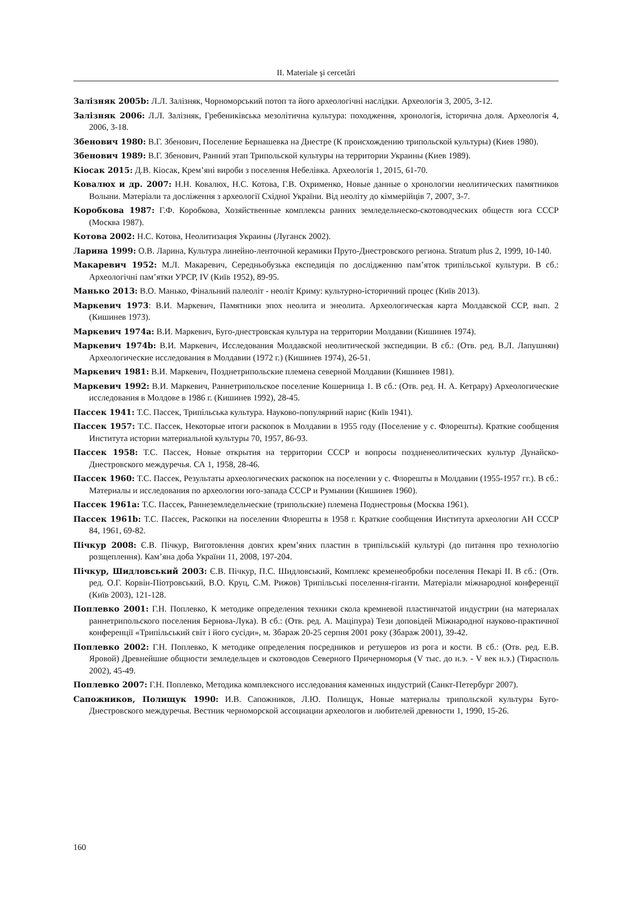II. Materiale şi cercetări
Залізняк 2005b: Л.Л. Залізняк, Чорноморський потоп та його археологічні наслідки. Археологія 3, 2005, 3-12.
Залізняк 2006: Л.Л. Залізняк, Гребениківська мезолітична культура: походження, хронологія, історична доля. Археологія 4, 2006, 3-18.
Збенович 1980: В.Г. Збенович, Поселение Бернашевка на Днестре (К происхождению трипольской культуры) (Киев 1980).
Збенович 1989: В.Г. Збенович, Ранний этап Трипольской культуры на территории Украины (Киев 1989).
Кіосак 2015: Д.В. Кіосак, Крем’яні вироби з поселення Небелівка. Археологія 1, 2015, 61-70.
Ковалюх и др. 2007: Н.Н. Ковалюх, Н.С. Котова, Г.В. Охрименко, Новые данные о хронологии неолитических памятников Волыни. Матеріали та досліження з археології Східної України. Від неоліту до кіммерійців 7, 2007, 3-7.
Коробкова 1987: Г.Ф. Коробкова, Хозяйственные комплексы ранних земледельческо-скотоводческих обществ юга СССР (Москва 1987).
Котова 2002: Н.С. Котова, Неолитизация Украины (Луганск 2002).
Ларина 1999: О.В. Ларина, Культура линейно-ленточной керамики Пруто-Днестровского региона. Stratum plus 2, 1999, 10-140.
Макаревич 1952: М.Л. Макаревич, Середньобузька експедиція по дослідженню пам’яток трипільської культури. В сб.: Археологічні пам’ятки УРСР, IV (Київ 1952), 89-95.
Манько 2013: В.О. Манько, Фінальний палеоліт - неоліт Криму: культурно-історичний процес (Київ 2013).
Маркевич 1973: В.И. Маркевич, Памятники эпох неолита и энеолита. Археологическая карта Молдавской ССР, вып. 2 (Кишинев 1973).
Маркевич 1974a: В.И. Маркевич, Буго-днестровская культура на территории Молдавии (Кишинев 1974).
Маркевич 1974b: В.И. Маркевич, Исследования Молдавской неолитической экспедиции. В сб.: (Отв. ред. В.Л. Лапушнян) Археологические исследования в Молдавии (1972 г.) (Кишинев 1974), 26-51.
Маркевич 1981: В.И. Маркевич, Позднетрипольские племена северной Молдавии (Кишинев 1981).
Маркевич 1992: В.И. Маркевич, Раннетрипольское поселение Кошерница 1. В сб.: (Отв. ред. Н. А. Кетрару) Археологические исследования в Молдове в 1986 г. (Кишинев 1992), 28-45.
Пассек 1941: Т.С. Пассек, Трипільська культура. Науково-популярний нарис (Київ 1941).
Пассек 1957: Т.С. Пассек, Некоторые итоги раскопок в Молдавии в 1955 году (Поселение у с. Флорешты). Краткие сообщения Института истории материальной культуры 70, 1957, 86-93.
Пассек 1958: Т.С. Пассек, Новые открытия на территории СССР и вопросы поздненеолитических культур Дунайско-Днестровского междуречья. СА 1, 1958, 28-46.
Пассек 1960: Т.С. Пассек, Результаты археологических раскопок на поселении у с. Флорешты в Молдавии (1955-1957 гг.). В сб.: Материалы и исследования по археологии юго-запада СССР и Румынии (Кишинев 1960).
Пассек 1961a: Т.С. Пассек, Раннеземледельческие (трипольские) племена Поднестровья (Москва 1961).
Пассек 1961b: Т.С. Пассек, Раскопки на поселении Флорешты в 1958 г. Краткие сообщения Института археологии АН СССР 84, 1961, 69-82.
Пічкур 2008: Є.В. Пічкур, Виготовлення довгих крем’яних пластин в трипільській культурі (до питання про технологію розщеплення). Кам’яна доба України 11, 2008, 197-204.
Пічкур, Шидловський 2003: Є.В. Пічкур, П.С. Шидловський, Комплекс кременеобробки поселення Пекарі II. В сб.: (Отв. ред. О.Г. Корвін-Піотровський, В.О. Круц, С.М. Рижов) Трипільські поселення-гіганти. Матеріали міжнародної конференції (Київ 2003), 121-128.
Поплевко 2001: Г.Н. Поплевко, К методике определения техники скола кремневой пластинчатой индустрии (на материалах раннетрипольского поселения Бернова-Лука). В сб.: (Отв. ред. А. Маціпура) Тези доповідей Міжнародної науково-практичної конференції «Трипільський світ і його сусіди», м. Збараж 20-25 серпня 2001 року (Збараж 2001), 39-42.
Поплевко 2002: Г.Н. Поплевко, К методике определения посредников и ретушеров из рога и кости. В сб.: (Отв. ред. Е.В. Яровой) Древнейшие общности земледельцев и скотоводов Северного Причерноморья (V тыс. до н.э. - V век н.э.) (Тирасполь 2002), 45-49.
Поплевко 2007: Г.Н. Поплевко, Методика комплексного исследования каменных индустрий (Санкт-Петербург 2007).
Сапожников, Полищук 1990: И.В. Сапожников, Л.Ю. Полищук, Новые материалы трипольской культуры Буго-Днестровского междуречья. Вестник черноморской ассоциации археологов и любителей древности 1, 1990, 15-26.
160